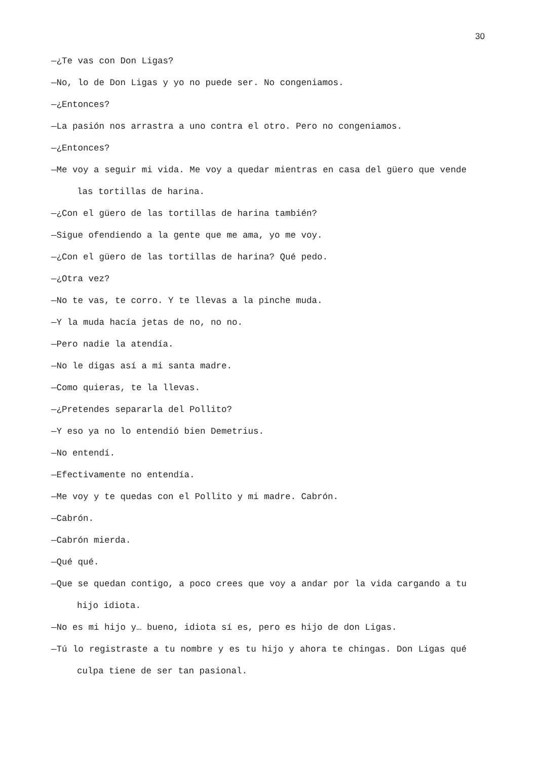30
—¿Te vas con Don Ligas?
—No, lo de Don Ligas y yo no puede ser. No congeniamos.
—¿Entonces?
—La pasión nos arrastra a uno contra el otro. Pero no congeniamos.
—¿Entonces?
—Me voy a seguir mi vida. Me voy a quedar mientras en casa del güero que vende las tortillas de harina.
—¿Con el güero de las tortillas de harina también?
—Sigue ofendiendo a la gente que me ama, yo me voy.
—¿Con el güero de las tortillas de harina? Qué pedo.
—¿Otra vez?
—No te vas, te corro. Y te llevas a la pinche muda.
—Y la muda hacía jetas de no, no no.
—Pero nadie la atendía.
—No le digas así a mi santa madre.
—Como quieras, te la llevas.
—¿Pretendes separarla del Pollito?
—Y eso ya no lo entendió bien Demetrius.
—No entendí.
—Efectivamente no entendía.
—Me voy y te quedas con el Pollito y mi madre. Cabrón.
—Cabrón.
—Cabrón mierda.
—Qué qué.
—Que se quedan contigo, a poco crees que voy a andar por la vida cargando a tu hijo idiota.
—No es mi hijo y… bueno, idiota sí es, pero es hijo de don Ligas.
—Tú lo registraste a tu nombre y es tu hijo y ahora te chingas. Don Ligas qué culpa tiene de ser tan pasional.